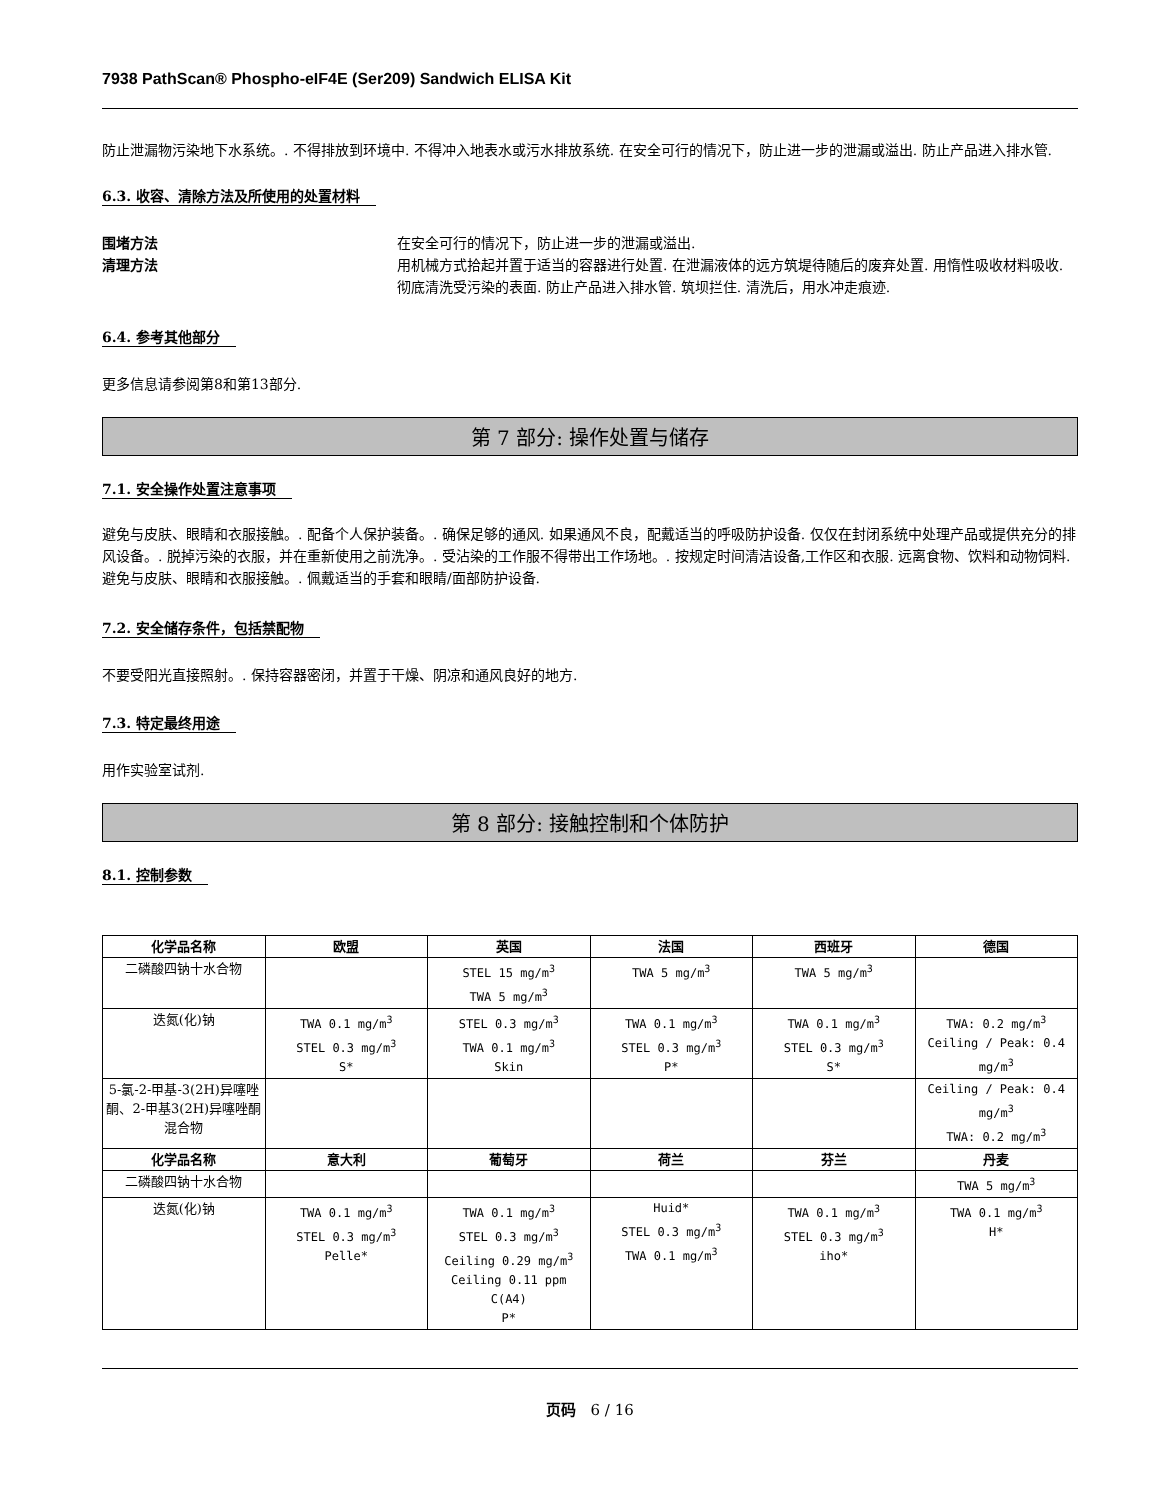7938 PathScan® Phospho-eIF4E (Ser209) Sandwich ELISA Kit
防止泄漏物污染地下水系统。. 不得排放到环境中. 不得冲入地表水或污水排放系统. 在安全可行的情况下，防止进一步的泄漏或溢出. 防止产品进入排水管.
6.3. 收容、清除方法及所使用的处置材料
围堵方法 在安全可行的情况下，防止进一步的泄漏或溢出.
清理方法 用机械方式拾起并置于适当的容器进行处置. 在泄漏液体的远方筑堤待随后的废弃处置. 用惰性吸收材料吸收. 彻底清洗受污染的表面. 防止产品进入排水管. 筑坝拦住. 清洗后，用水冲走痕迹.
6.4. 参考其他部分
更多信息请参阅第8和第13部分.
第 7 部分: 操作处置与储存
7.1. 安全操作处置注意事项
避免与皮肤、眼睛和衣服接触。. 配备个人保护装备。. 确保足够的通风. 如果通风不良，配戴适当的呼吸防护设备. 仅仅在封闭系统中处理产品或提供充分的排风设备。. 脱掉污染的衣服，并在重新使用之前洗净。. 受沾染的工作服不得带出工作场地。. 按规定时间清洁设备,工作区和衣服. 远离食物、饮料和动物饲料. 避免与皮肤、眼睛和衣服接触。. 佩戴适当的手套和眼睛/面部防护设备.
7.2. 安全储存条件，包括禁配物
不要受阳光直接照射。. 保持容器密闭，并置于干燥、阴凉和通风良好的地方.
7.3. 特定最终用途
用作实验室试剂.
第 8 部分: 接触控制和个体防护
8.1. 控制参数
| 化学品名称 | 欧盟 | 英国 | 法国 | 西班牙 | 德国 |
| --- | --- | --- | --- | --- | --- |
| 二磷酸四钠十水合物 | | STEL 15 mg/m<sup>3</sup> TWA 5 mg/m<sup>3</sup> | TWA 5 mg/m<sup>3</sup> | TWA 5 mg/m<sup>3</sup> | |
| 迭氮(化)钠 | TWA 0.1 mg/m<sup>3</sup> STEL 0.3 mg/m<sup>3</sup> S* | STEL 0.3 mg/m<sup>3</sup> TWA 0.1 mg/m<sup>3</sup> Skin | TWA 0.1 mg/m<sup>3</sup> STEL 0.3 mg/m<sup>3</sup> P* | TWA 0.1 mg/m<sup>3</sup> STEL 0.3 mg/m<sup>3</sup> S* | TWA: 0.2 mg/m<sup>3</sup> Ceiling / Peak: 0.4 mg/m<sup>3</sup> |
| 5-氯-2-甲基-3(2H)异噻唑酮、2-甲基3(2H)异噻唑酮混合物 | | | | | Ceiling / Peak: 0.4 mg/m<sup>3</sup> TWA: 0.2 mg/m<sup>3</sup> |
| 化学品名称 | 意大利 | 葡萄牙 | 荷兰 | 芬兰 | 丹麦 |
| 二磷酸四钠十水合物 | | | | | TWA 5 mg/m<sup>3</sup> |
| 迭氮(化)钠 | TWA 0.1 mg/m<sup>3</sup> STEL 0.3 mg/m<sup>3</sup> Pelle* | TWA 0.1 mg/m<sup>3</sup> STEL 0.3 mg/m<sup>3</sup> Ceiling 0.29 mg/m<sup>3</sup> Ceiling 0.11 ppm C(A4) P* | Huid* STEL 0.3 mg/m<sup>3</sup> TWA 0.1 mg/m<sup>3</sup> | TWA 0.1 mg/m<sup>3</sup> STEL 0.3 mg/m<sup>3</sup> iho* | TWA 0.1 mg/m<sup>3</sup> H* |
页码 6 / 16